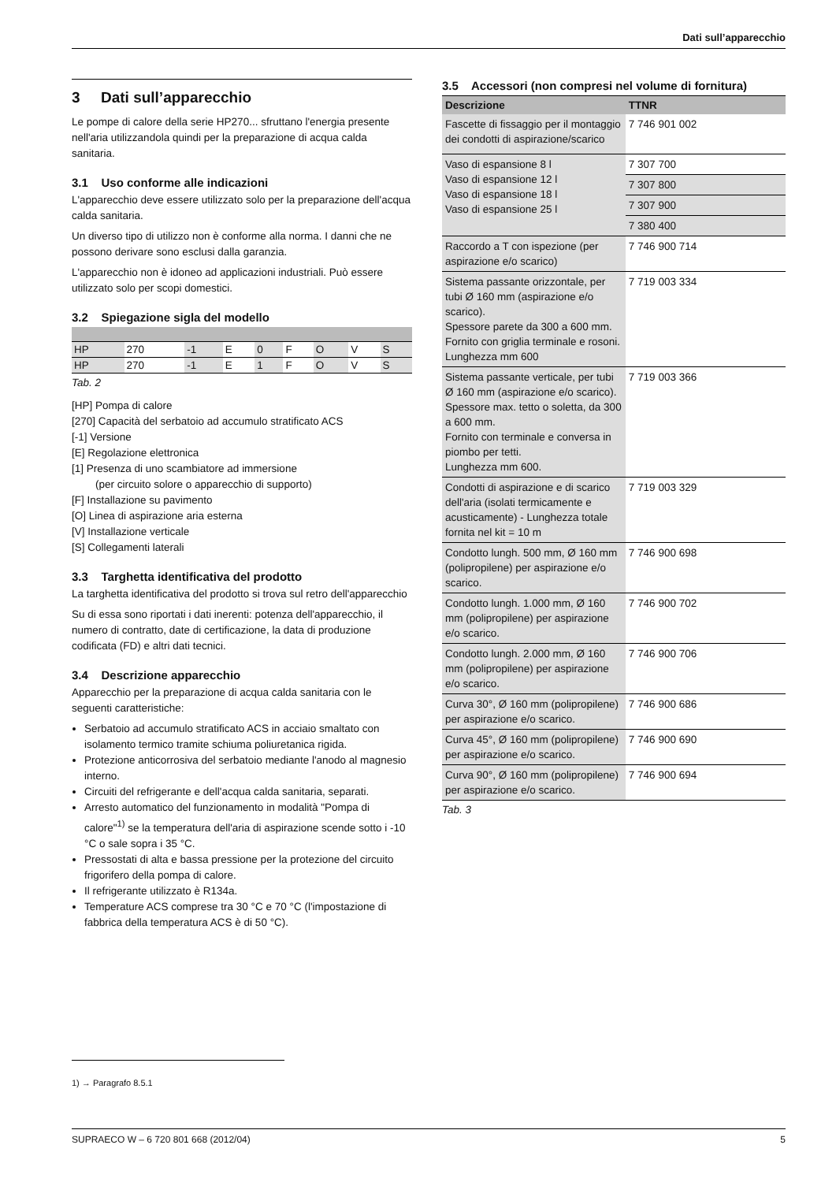Dati sull’apparecchio
3 Dati sull’apparecchio
Le pompe di calore della serie HP270... sfruttano l'energia presente nell'aria utilizzandola quindi per la preparazione di acqua calda sanitaria.
3.1 Uso conforme alle indicazioni
L'apparecchio deve essere utilizzato solo per la preparazione dell'acqua calda sanitaria.
Un diverso tipo di utilizzo non è conforme alla norma. I danni che ne possono derivare sono esclusi dalla garanzia.
L'apparecchio non è idoneo ad applicazioni industriali. Può essere utilizzato solo per scopi domestici.
3.2 Spiegazione sigla del modello
| HP | 270 | -1 | E | 0 | F | O | V | S |
| HP | 270 | -1 | E | 1 | F | O | V | S |
Tab. 2
[HP] Pompa di calore
[270] Capacità del serbatoio ad accumulo stratificato ACS
[-1] Versione
[E] Regolazione elettronica
[1] Presenza di uno scambiatore ad immersione
(per circuito solore o apparecchio di supporto)
[F] Installazione su pavimento
[O] Linea di aspirazione aria esterna
[V] Installazione verticale
[S] Collegamenti laterali
3.3 Targhetta identificativa del prodotto
La targhetta identificativa del prodotto si trova sul retro dell'apparecchio
Su di essa sono riportati i dati inerenti: potenza dell'apparecchio, il numero di contratto, date di certificazione, la data di produzione codificata (FD) e altri dati tecnici.
3.4 Descrizione apparecchio
Apparecchio per la preparazione di acqua calda sanitaria con le seguenti caratteristiche:
Serbatoio ad accumulo stratificato ACS in acciaio smaltato con isolamento termico tramite schiuma poliuretanica rigida.
Protezione anticorrosiva del serbatoio mediante l'anodo al magnesio interno.
Circuiti del refrigerante e dell'acqua calda sanitaria, separati.
Arresto automatico del funzionamento in modalità "Pompa di calore"<sup>1)</sup> se la temperatura dell'aria di aspirazione scende sotto i -10 °C o sale sopra i 35 °C.
Pressostati di alta e bassa pressione per la protezione del circuito frigorifero della pompa di calore.
Il refrigerante utilizzato è R134a.
Temperature ACS comprese tra 30 °C e 70 °C (l'impostazione di fabbrica della temperatura ACS è di 50 °C).
3.5 Accessori (non compresi nel volume di fornitura)
| Descrizione | TTNR |
| --- | --- |
| Fascette di fissaggio per il montaggio dei condotti di aspirazione/scarico | 7 746 901 002 |
| Vaso di espansione 8 l Vaso di espansione 12 l Vaso di espansione 18 l Vaso di espansione 25 l | 7 307 700 |
| | 7 307 800 |
| | 7 307 900 |
| | 7 380 400 |
| Raccordo a T con ispezione (per aspirazione e/o scarico) | 7 746 900 714 |
| Sistema passante orizzontale, per tubi Ø 160 mm (aspirazione e/o scarico). Spessore parete da 300 a 600 mm. Fornito con griglia terminale e rosoni. Lunghezza mm 600 | 7 719 003 334 |
| Sistema passante verticale, per tubi Ø 160 mm (aspirazione e/o scarico). Spessore max. tetto o soletta, da 300 a 600 mm. Fornito con terminale e conversa in piombo per tetti. Lunghezza mm 600. | 7 719 003 366 |
| Condotti di aspirazione e di scarico dell'aria (isolati termicamente e acusticamente) - Lunghezza totale fornita nel kit = 10 m | 7 719 003 329 |
| Condotto lungh. 500 mm, Ø 160 mm (polipropilene) per aspirazione e/o scarico. | 7 746 900 698 |
| Condotto lungh. 1.000 mm, Ø 160 mm (polipropilene) per aspirazione e/o scarico. | 7 746 900 702 |
| Condotto lungh. 2.000 mm, Ø 160 mm (polipropilene) per aspirazione e/o scarico. | 7 746 900 706 |
| Curva 30°, Ø 160 mm (polipropilene) per aspirazione e/o scarico. | 7 746 900 686 |
| Curva 45°, Ø 160 mm (polipropilene) per aspirazione e/o scarico. | 7 746 900 690 |
| Curva 90°, Ø 160 mm (polipropilene) per aspirazione e/o scarico. | 7 746 900 694 |
Tab. 3
1) → Paragrafo 8.5.1
SUPRAECO W – 6 720 801 668 (2012/04) 5